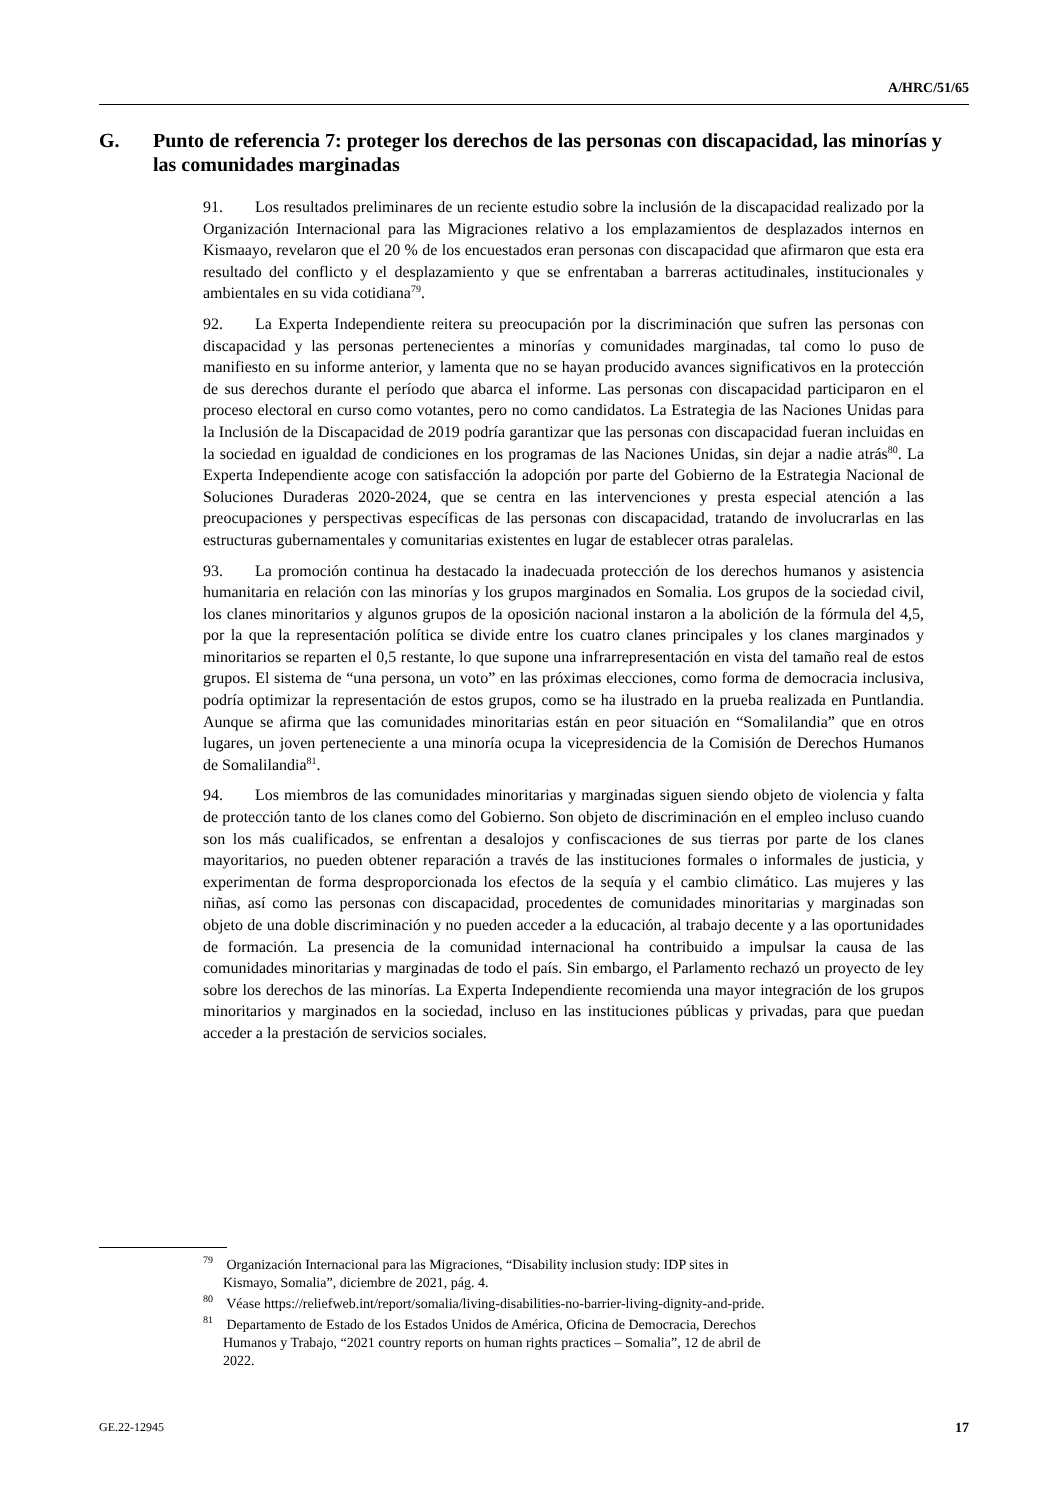A/HRC/51/65
G. Punto de referencia 7: proteger los derechos de las personas con discapacidad, las minorías y las comunidades marginadas
91. Los resultados preliminares de un reciente estudio sobre la inclusión de la discapacidad realizado por la Organización Internacional para las Migraciones relativo a los emplazamientos de desplazados internos en Kismaayo, revelaron que el 20 % de los encuestados eran personas con discapacidad que afirmaron que esta era resultado del conflicto y el desplazamiento y que se enfrentaban a barreras actitudinales, institucionales y ambientales en su vida cotidiana<sup>79</sup>.
92. La Experta Independiente reitera su preocupación por la discriminación que sufren las personas con discapacidad y las personas pertenecientes a minorías y comunidades marginadas, tal como lo puso de manifiesto en su informe anterior, y lamenta que no se hayan producido avances significativos en la protección de sus derechos durante el período que abarca el informe. Las personas con discapacidad participaron en el proceso electoral en curso como votantes, pero no como candidatos. La Estrategia de las Naciones Unidas para la Inclusión de la Discapacidad de 2019 podría garantizar que las personas con discapacidad fueran incluidas en la sociedad en igualdad de condiciones en los programas de las Naciones Unidas, sin dejar a nadie atrás<sup>80</sup>. La Experta Independiente acoge con satisfacción la adopción por parte del Gobierno de la Estrategia Nacional de Soluciones Duraderas 2020-2024, que se centra en las intervenciones y presta especial atención a las preocupaciones y perspectivas específicas de las personas con discapacidad, tratando de involucrarlas en las estructuras gubernamentales y comunitarias existentes en lugar de establecer otras paralelas.
93. La promoción continua ha destacado la inadecuada protección de los derechos humanos y asistencia humanitaria en relación con las minorías y los grupos marginados en Somalia. Los grupos de la sociedad civil, los clanes minoritarios y algunos grupos de la oposición nacional instaron a la abolición de la fórmula del 4,5, por la que la representación política se divide entre los cuatro clanes principales y los clanes marginados y minoritarios se reparten el 0,5 restante, lo que supone una infrarrepresentación en vista del tamaño real de estos grupos. El sistema de “una persona, un voto” en las próximas elecciones, como forma de democracia inclusiva, podría optimizar la representación de estos grupos, como se ha ilustrado en la prueba realizada en Puntlandia. Aunque se afirma que las comunidades minoritarias están en peor situación en “Somalilandia” que en otros lugares, un joven perteneciente a una minoría ocupa la vicepresidencia de la Comisión de Derechos Humanos de Somalilandia<sup>81</sup>.
94. Los miembros de las comunidades minoritarias y marginadas siguen siendo objeto de violencia y falta de protección tanto de los clanes como del Gobierno. Son objeto de discriminación en el empleo incluso cuando son los más cualificados, se enfrentan a desalojos y confiscaciones de sus tierras por parte de los clanes mayoritarios, no pueden obtener reparación a través de las instituciones formales o informales de justicia, y experimentan de forma desproporcionada los efectos de la sequía y el cambio climático. Las mujeres y las niñas, así como las personas con discapacidad, procedentes de comunidades minoritarias y marginadas son objeto de una doble discriminación y no pueden acceder a la educación, al trabajo decente y a las oportunidades de formación. La presencia de la comunidad internacional ha contribuido a impulsar la causa de las comunidades minoritarias y marginadas de todo el país. Sin embargo, el Parlamento rechazó un proyecto de ley sobre los derechos de las minorías. La Experta Independiente recomienda una mayor integración de los grupos minoritarios y marginados en la sociedad, incluso en las instituciones públicas y privadas, para que puedan acceder a la prestación de servicios sociales.
<sup>79</sup> Organización Internacional para las Migraciones, “Disability inclusion study: IDP sites in Kismayo, Somalia”, diciembre de 2021, pág. 4.
<sup>80</sup> Véase https://reliefweb.int/report/somalia/living-disabilities-no-barrier-living-dignity-and-pride.
<sup>81</sup> Departamento de Estado de los Estados Unidos de América, Oficina de Democracia, Derechos Humanos y Trabajo, “2021 country reports on human rights practices – Somalia”, 12 de abril de 2022.
GE.22-12945 17